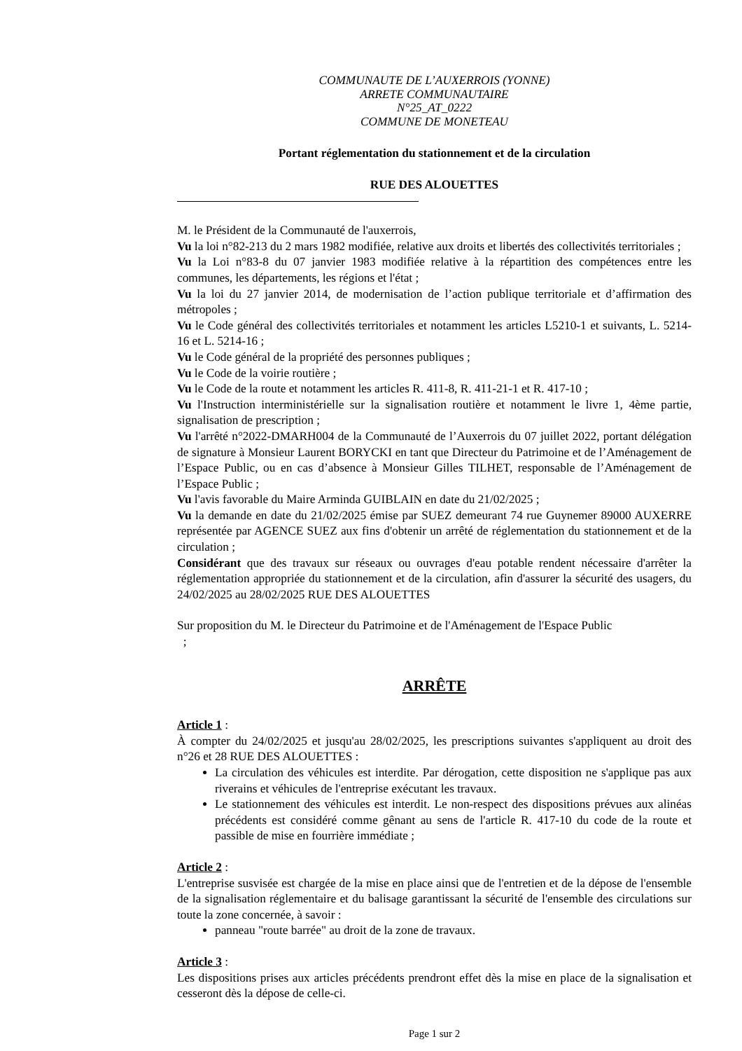COMMUNAUTE DE L’AUXERROIS (YONNE)
ARRETE COMMUNAUTAIRE
N°25_AT_0222
COMMUNE DE MONETEAU
Portant réglementation du stationnement et de la circulation
RUE DES ALOUETTES
M. le Président de la Communauté de l'auxerrois,
Vu la loi n°82-213 du 2 mars 1982 modifiée, relative aux droits et libertés des collectivités territoriales ;
Vu la Loi n°83-8 du 07 janvier 1983 modifiée relative à la répartition des compétences entre les communes, les départements, les régions et l'état ;
Vu la loi du 27 janvier 2014, de modernisation de l’action publique territoriale et d’affirmation des métropoles ;
Vu le Code général des collectivités territoriales et notamment les articles L5210-1 et suivants, L. 5214-16 et L. 5214-16 ;
Vu le Code général de la propriété des personnes publiques ;
Vu le Code de la voirie routière ;
Vu le Code de la route et notamment les articles R. 411-8, R. 411-21-1 et R. 417-10 ;
Vu l'Instruction interministérielle sur la signalisation routière et notamment le livre 1, 4ème partie, signalisation de prescription ;
Vu l'arrêté n°2022-DMARH004 de la Communauté de l’Auxerrois du 07 juillet 2022, portant délégation de signature à Monsieur Laurent BORYCKI en tant que Directeur du Patrimoine et de l’Aménagement de l’Espace Public, ou en cas d’absence à Monsieur Gilles TILHET, responsable de l’Aménagement de l’Espace Public ;
Vu l'avis favorable du Maire Arminda GUIBLAIN en date du 21/02/2025 ;
Vu la demande en date du 21/02/2025 émise par SUEZ demeurant 74 rue Guynemer 89000 AUXERRE représentée par AGENCE SUEZ aux fins d'obtenir un arrêté de réglementation du stationnement et de la circulation ;
Considérant que des travaux sur réseaux ou ouvrages d'eau potable rendent nécessaire d'arrêter la réglementation appropriée du stationnement et de la circulation, afin d'assurer la sécurité des usagers, du 24/02/2025 au 28/02/2025 RUE DES ALOUETTES
Sur proposition du M. le Directeur du Patrimoine et de l'Aménagement de l'Espace Public
;
ARRÊTE
Article 1 :
À compter du 24/02/2025 et jusqu'au 28/02/2025, les prescriptions suivantes s'appliquent au droit des n°26 et 28 RUE DES ALOUETTES :
La circulation des véhicules est interdite. Par dérogation, cette disposition ne s'applique pas aux riverains et véhicules de l'entreprise exécutant les travaux.
Le stationnement des véhicules est interdit. Le non-respect des dispositions prévues aux alinéas précédents est considéré comme gênant au sens de l'article R. 417-10 du code de la route et passible de mise en fourrière immédiate ;
Article 2 :
L'entreprise susvisée est chargée de la mise en place ainsi que de l'entretien et de la dépose de l'ensemble de la signalisation réglementaire et du balisage garantissant la sécurité de l'ensemble des circulations sur toute la zone concernée, à savoir :
panneau "route barrée" au droit de la zone de travaux.
Article 3 :
Les dispositions prises aux articles précédents prendront effet dès la mise en place de la signalisation et cesseront dès la dépose de celle-ci.
Page 1 sur 2